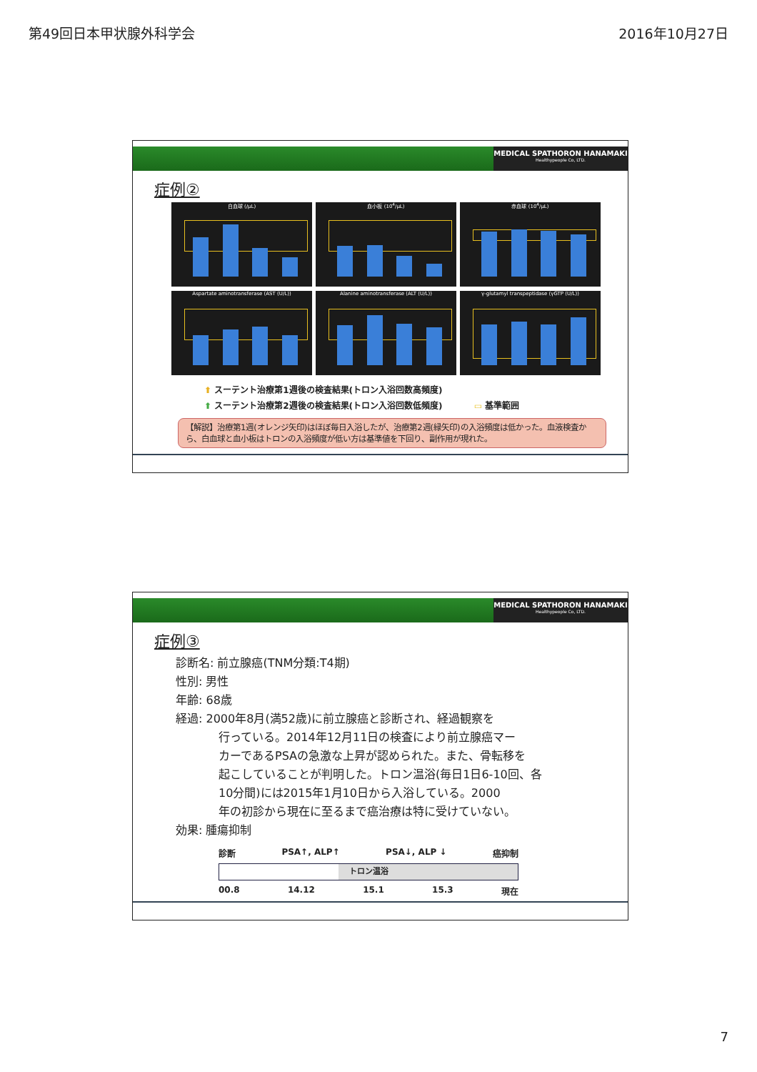第49回日本甲状腺外科学会 2016年10月27日
MEDICAL SPATHORON HANAMAKI
Healthypeople Co, LTD.
症例②
白血球 (/μL)
血小板 (10<sup>4</sup>/μL)
赤血球 (10<sup>4</sup>/μL)
Aspartate aminotransferase (AST (U/L))
Alanine aminotransferase (ALT (U/L))
γ-glutamyl transpeptidase (γGTP (U/L))
⬆ スーテント治療第1週後の検査結果(トロン入浴回数高頻度)
⬆ スーテント治療第2週後の検査結果(トロン入浴回数低頻度) ▭ 基準範囲
【解説】治療第1週(オレンジ矢印)はほぼ毎日入浴したが、治療第2週(緑矢印)の入浴頻度は低かった。血液検査から、白血球と血小板はトロンの入浴頻度が低い方は基準値を下回り、副作用が現れた。
MEDICAL SPATHORON HANAMAKI
Healthypeople Co, LTD.
症例③
診断名: 前立腺癌(TNM分類:T4期)
性別: 男性
年齢: 68歳
経過: 2000年8月(満52歳)に前立腺癌と診断され、経過観察を
行っている。2014年12月11日の検査により前立腺癌マー
カーであるPSAの急激な上昇が認められた。また、骨転移を
起こしていることが判明した。トロン温浴(毎日1日6-10回、各
10分間)には2015年1月10日から入浴している。2000
年の初診から現在に至るまで癌治療は特に受けていない。
効果: 腫瘍抑制
診断 PSA↑, ALP↑ PSA↓, ALP ↓ 癌抑制
トロン温浴
00.8 14.12 15.1 15.3 現在
7